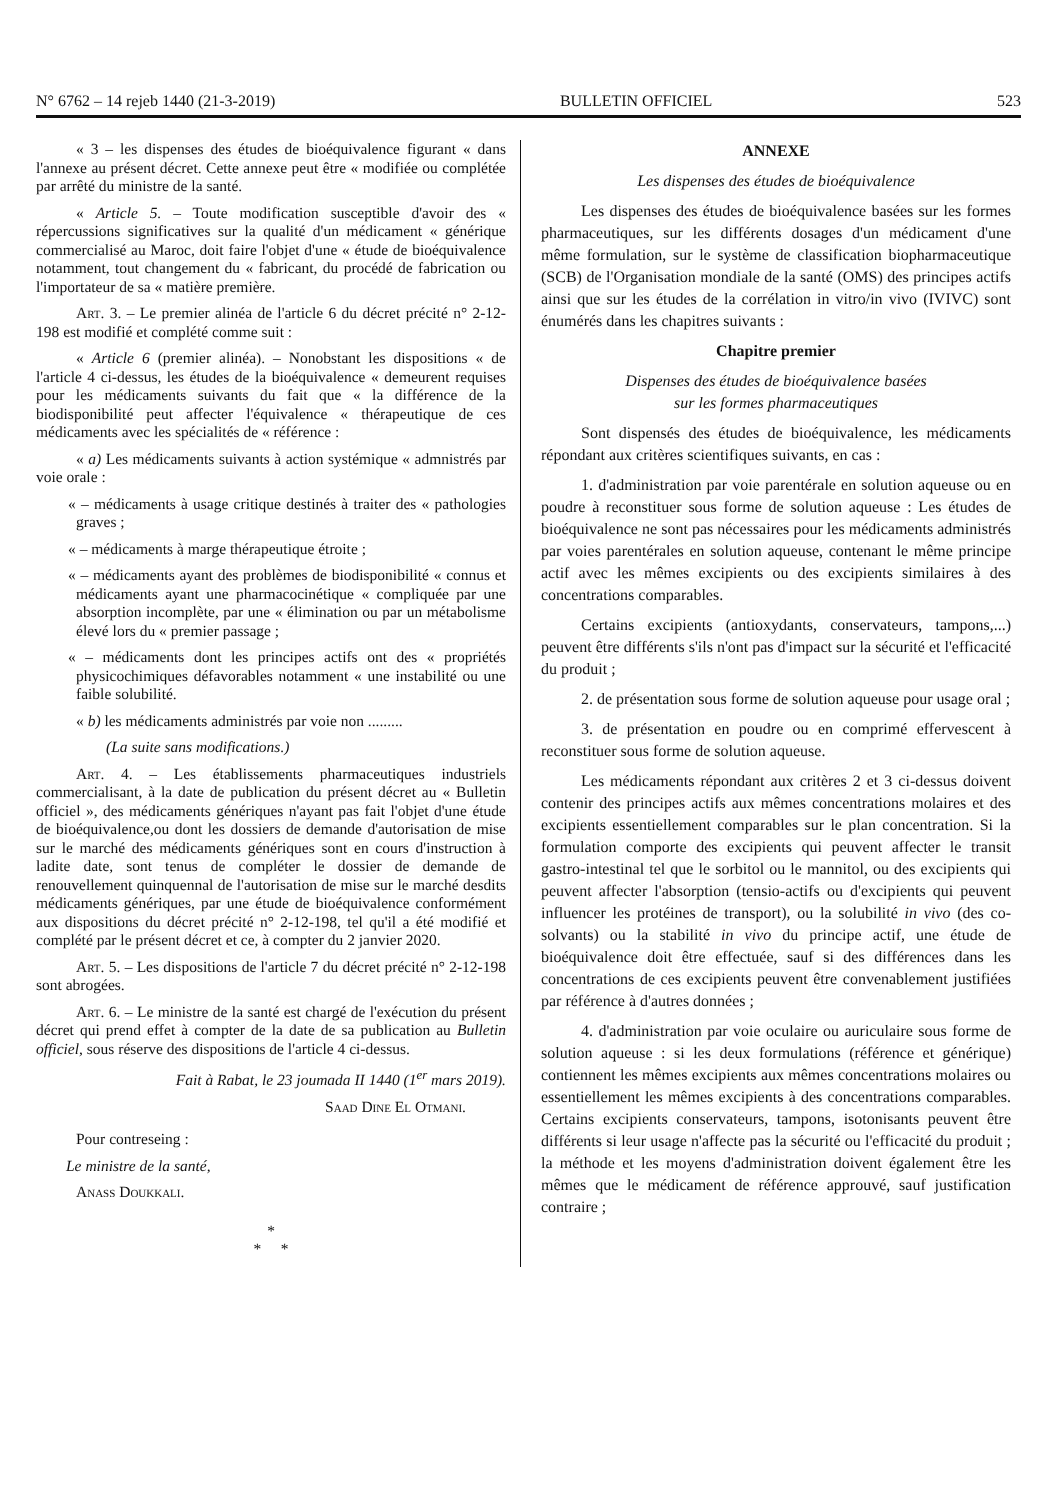N° 6762 – 14 rejeb 1440 (21-3-2019) BULLETIN OFFICIEL 523
« 3 – les dispenses des études de bioéquivalence figurant « dans l'annexe au présent décret. Cette annexe peut être « modifiée ou complétée par arrêté du ministre de la santé.
« Article 5. – Toute modification susceptible d'avoir des « répercussions significatives sur la qualité d'un médicament « générique commercialisé au Maroc, doit faire l'objet d'une « étude de bioéquivalence notamment, tout changement du « fabricant, du procédé de fabrication ou l'importateur de sa « matière première.
Art. 3. – Le premier alinéa de l'article 6 du décret précité n° 2-12-198 est modifié et complété comme suit :
« Article 6 (premier alinéa). – Nonobstant les dispositions « de l'article 4 ci-dessus, les études de la bioéquivalence « demeurent requises pour les médicaments suivants du fait que « la différence de la biodisponibilité peut affecter l'équivalence « thérapeutique de ces médicaments avec les spécialités de « référence :
« a) Les médicaments suivants à action systémique « admnistrés par voie orale :
« – médicaments à usage critique destinés à traiter des « pathologies graves ;
« – médicaments à marge thérapeutique étroite ;
« – médicaments ayant des problèmes de biodisponibilité « connus et médicaments ayant une pharmacocinétique « compliquée par une absorption incomplète, par une « élimination ou par un métabolisme élevé lors du « premier passage ;
« – médicaments dont les principes actifs ont des « propriétés physicochimiques défavorables notamment « une instabilité ou une faible solubilité.
« b) les médicaments administrés par voie non .........
(La suite sans modifications.)
Art. 4. – Les établissements pharmaceutiques industriels commercialisant, à la date de publication du présent décret au « Bulletin officiel », des médicaments génériques n'ayant pas fait l'objet d'une étude de bioéquivalence,ou dont les dossiers de demande d'autorisation de mise sur le marché des médicaments génériques sont en cours d'instruction à ladite date, sont tenus de compléter le dossier de demande de renouvellement quinquennal de l'autorisation de mise sur le marché desdits médicaments génériques, par une étude de bioéquivalence conformément aux dispositions du décret précité n° 2-12-198, tel qu'il a été modifié et complété par le présent décret et ce, à compter du 2 janvier 2020.
Art. 5. – Les dispositions de l'article 7 du décret précité n° 2-12-198 sont abrogées.
Art. 6. – Le ministre de la santé est chargé de l'exécution du présent décret qui prend effet à compter de la date de sa publication au Bulletin officiel, sous réserve des dispositions de l'article 4 ci-dessus.
Fait à Rabat, le 23 joumada II 1440 (1<sup>er</sup> mars 2019).
Saad Dine El Otmani.
Pour contreseing :
Le ministre de la santé,
Anass Doukkali.
*
* *
ANNEXE
Les dispenses des études de bioéquivalence
Les dispenses des études de bioéquivalence basées sur les formes pharmaceutiques, sur les différents dosages d'un médicament d'une même formulation, sur le système de classification biopharmaceutique (SCB) de l'Organisation mondiale de la santé (OMS) des principes actifs ainsi que sur les études de la corrélation in vitro/in vivo (IVIVC) sont énumérés dans les chapitres suivants :
Chapitre premier
Dispenses des études de bioéquivalence basées
sur les formes pharmaceutiques
Sont dispensés des études de bioéquivalence, les médicaments répondant aux critères scientifiques suivants, en cas :
1. d'administration par voie parentérale en solution aqueuse ou en poudre à reconstituer sous forme de solution aqueuse : Les études de bioéquivalence ne sont pas nécessaires pour les médicaments administrés par voies parentérales en solution aqueuse, contenant le même principe actif avec les mêmes excipients ou des excipients similaires à des concentrations comparables.
Certains excipients (antioxydants, conservateurs, tampons,...) peuvent être différents s'ils n'ont pas d'impact sur la sécurité et l'efficacité du produit ;
2. de présentation sous forme de solution aqueuse pour usage oral ;
3. de présentation en poudre ou en comprimé effervescent à reconstituer sous forme de solution aqueuse.
Les médicaments répondant aux critères 2 et 3 ci-dessus doivent contenir des principes actifs aux mêmes concentrations molaires et des excipients essentiellement comparables sur le plan concentration. Si la formulation comporte des excipients qui peuvent affecter le transit gastro-intestinal tel que le sorbitol ou le mannitol, ou des excipients qui peuvent affecter l'absorption (tensio-actifs ou d'excipients qui peuvent influencer les protéines de transport), ou la solubilité in vivo (des co-solvants) ou la stabilité in vivo du principe actif, une étude de bioéquivalence doit être effectuée, sauf si des différences dans les concentrations de ces excipients peuvent être convenablement justifiées par référence à d'autres données ;
4. d'administration par voie oculaire ou auriculaire sous forme de solution aqueuse : si les deux formulations (référence et générique) contiennent les mêmes excipients aux mêmes concentrations molaires ou essentiellement les mêmes excipients à des concentrations comparables. Certains excipients conservateurs, tampons, isotonisants peuvent être différents si leur usage n'affecte pas la sécurité ou l'efficacité du produit ; la méthode et les moyens d'administration doivent également être les mêmes que le médicament de référence approuvé, sauf justification contraire ;